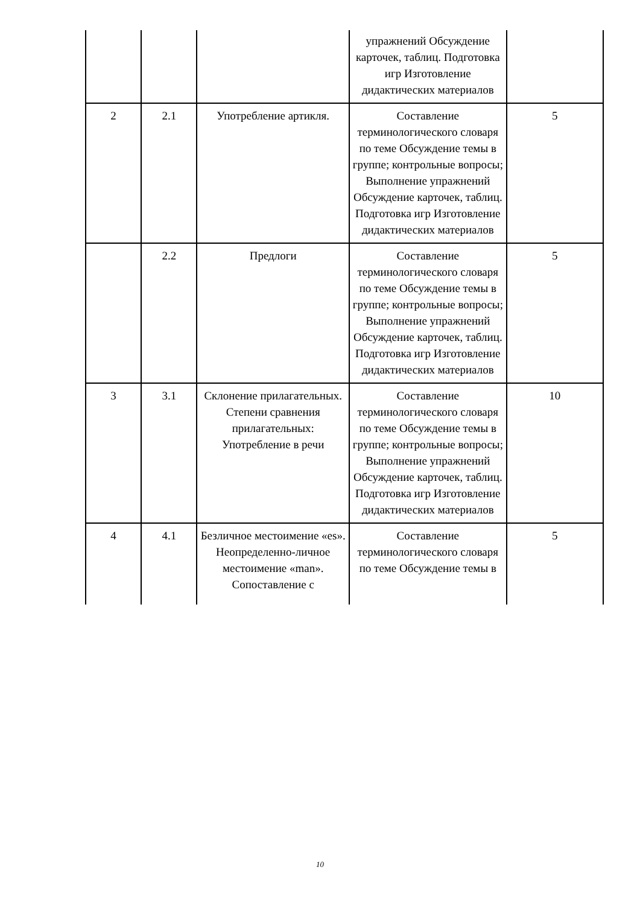| | | | упражнений Обсуждение карточек, таблиц. Подготовка игр Изготовление дидактических материалов | |
| 2 | 2.1 | Употребление артикля. | Составление терминологического словаря по теме Обсуждение темы в группе; контрольные вопросы; Выполнение упражнений Обсуждение карточек, таблиц. Подготовка игр Изготовление дидактических материалов | 5 |
| | 2.2 | Предлоги | Составление терминологического словаря по теме Обсуждение темы в группе; контрольные вопросы; Выполнение упражнений Обсуждение карточек, таблиц. Подготовка игр Изготовление дидактических материалов | 5 |
| 3 | 3.1 | Склонение прилагательных. Степени сравнения прилагательных: Употребление в речи | Составление терминологического словаря по теме Обсуждение темы в группе; контрольные вопросы; Выполнение упражнений Обсуждение карточек, таблиц. Подготовка игр Изготовление дидактических материалов | 10 |
| 4 | 4.1 | Безличное местоимение «es». Неопределенно-личное местоимение «man». Сопоставление с | Составление терминологического словаря по теме Обсуждение темы в | 5 |
10